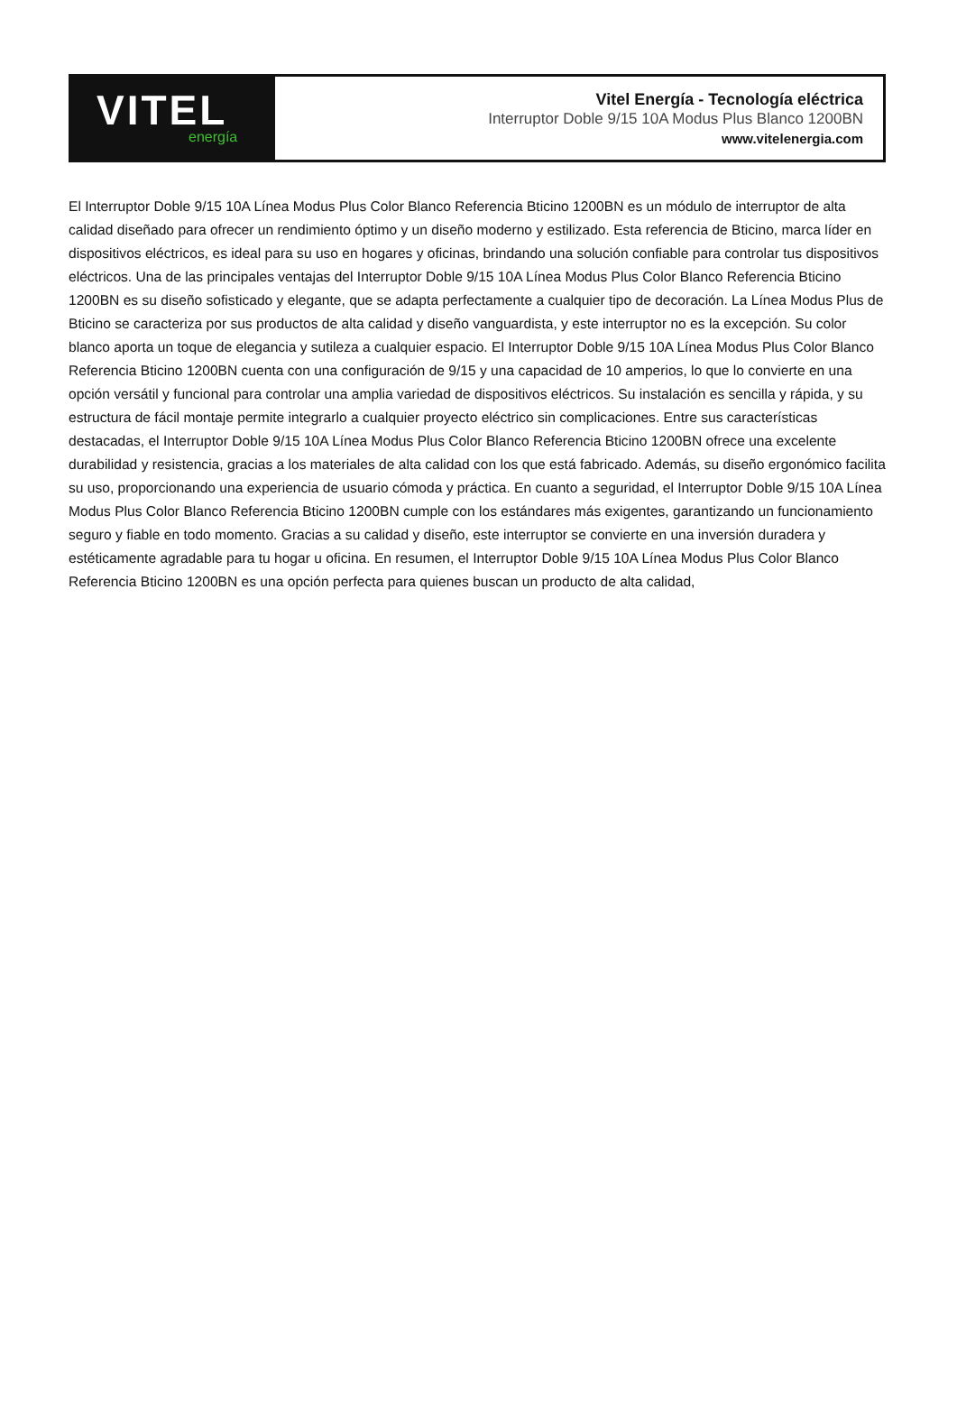VITEL
energía
Vitel Energía - Tecnología eléctrica
Interruptor Doble 9/15 10A Modus Plus Blanco 1200BN
www.vitelenergia.com
El Interruptor Doble 9/15 10A Línea Modus Plus Color Blanco Referencia Bticino 1200BN es un módulo de interruptor de alta calidad diseñado para ofrecer un rendimiento óptimo y un diseño moderno y estilizado. Esta referencia de Bticino, marca líder en dispositivos eléctricos, es ideal para su uso en hogares y oficinas, brindando una solución confiable para controlar tus dispositivos eléctricos. Una de las principales ventajas del Interruptor Doble 9/15 10A Línea Modus Plus Color Blanco Referencia Bticino 1200BN es su diseño sofisticado y elegante, que se adapta perfectamente a cualquier tipo de decoración. La Línea Modus Plus de Bticino se caracteriza por sus productos de alta calidad y diseño vanguardista, y este interruptor no es la excepción. Su color blanco aporta un toque de elegancia y sutileza a cualquier espacio. El Interruptor Doble 9/15 10A Línea Modus Plus Color Blanco Referencia Bticino 1200BN cuenta con una configuración de 9/15 y una capacidad de 10 amperios, lo que lo convierte en una opción versátil y funcional para controlar una amplia variedad de dispositivos eléctricos. Su instalación es sencilla y rápida, y su estructura de fácil montaje permite integrarlo a cualquier proyecto eléctrico sin complicaciones. Entre sus características destacadas, el Interruptor Doble 9/15 10A Línea Modus Plus Color Blanco Referencia Bticino 1200BN ofrece una excelente durabilidad y resistencia, gracias a los materiales de alta calidad con los que está fabricado. Además, su diseño ergonómico facilita su uso, proporcionando una experiencia de usuario cómoda y práctica. En cuanto a seguridad, el Interruptor Doble 9/15 10A Línea Modus Plus Color Blanco Referencia Bticino 1200BN cumple con los estándares más exigentes, garantizando un funcionamiento seguro y fiable en todo momento. Gracias a su calidad y diseño, este interruptor se convierte en una inversión duradera y estéticamente agradable para tu hogar u oficina. En resumen, el Interruptor Doble 9/15 10A Línea Modus Plus Color Blanco Referencia Bticino 1200BN es una opción perfecta para quienes buscan un producto de alta calidad,